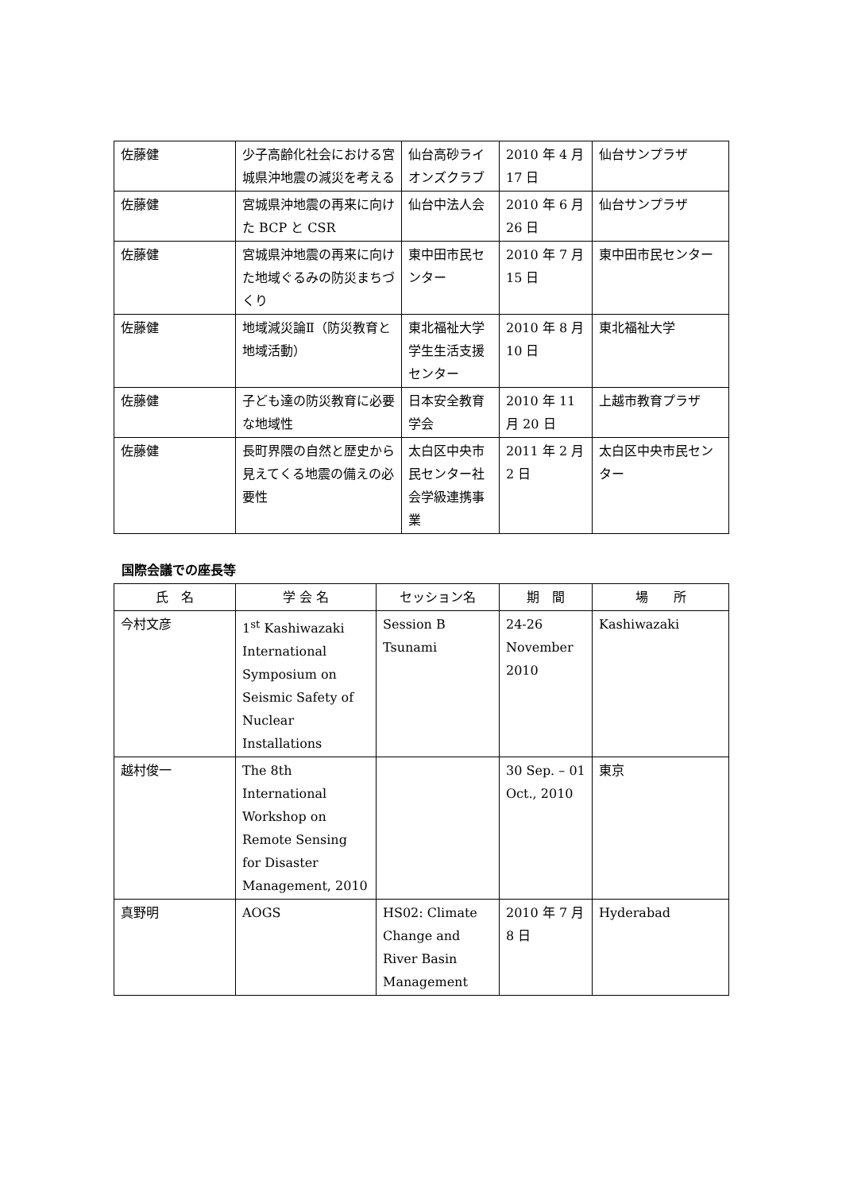| 佐藤健 | 少子高齢化社会における宮城県沖地震の減災を考える | 仙台高砂ライオンズクラブ | 2010 年 4 月 17 日 | 仙台サンプラザ |
| 佐藤健 | 宮城県沖地震の再来に向けた BCP と CSR | 仙台中法人会 | 2010 年 6 月 26 日 | 仙台サンプラザ |
| 佐藤健 | 宮城県沖地震の再来に向けた地域ぐるみの防災まちづくり | 東中田市民センター | 2010 年 7 月 15 日 | 東中田市民センター |
| 佐藤健 | 地域減災論Ⅱ（防災教育と地域活動） | 東北福祉大学学生生活支援センター | 2010 年 8 月 10 日 | 東北福祉大学 |
| 佐藤健 | 子ども達の防災教育に必要な地域性 | 日本安全教育学会 | 2010 年 11 月 20 日 | 上越市教育プラザ |
| 佐藤健 | 長町界隈の自然と歴史から見えてくる地震の備えの必要性 | 太白区中央市民センター社会学級連携事業 | 2011 年 2 月 2 日 | 太白区中央市民センター |
国際会議での座長等
| 氏 名 | 学 会 名 | セッション名 | 期 間 | 場 所 |
| --- | --- | --- | --- | --- |
| 今村文彦 | 1<sup>st</sup> Kashiwazaki International Symposium on Seismic Safety of Nuclear Installations | Session B Tsunami | 24-26 November 2010 | Kashiwazaki |
| 越村俊一 | The 8th International Workshop on Remote Sensing for Disaster Management, 2010 | | 30 Sep. – 01 Oct., 2010 | 東京 |
| 真野明 | AOGS | HS02: Climate Change and River Basin Management | 2010 年 7 月 8 日 | Hyderabad |